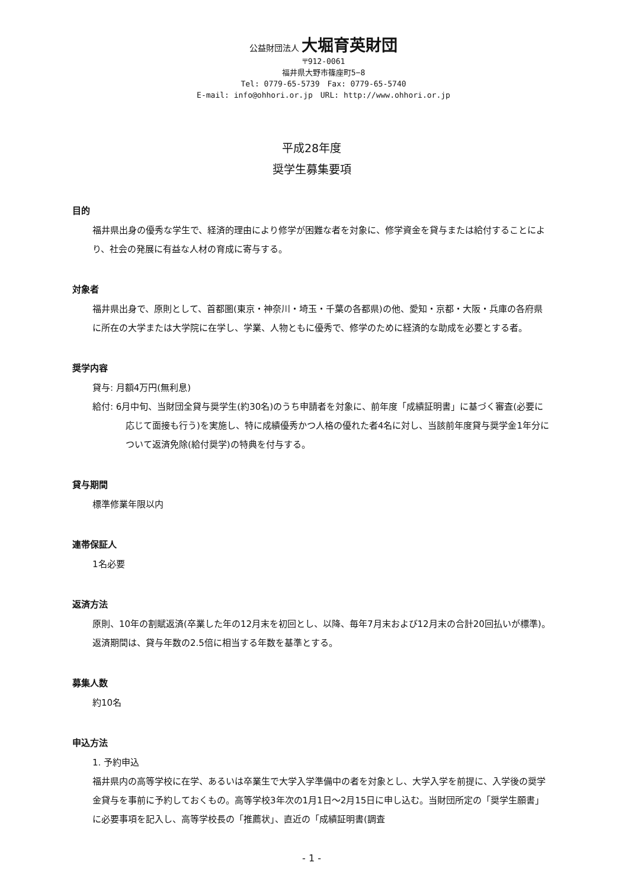公益財団法人 大堀育英財団
〒912-0061
福井県大野市篠座町5−8
Tel: 0779-65-5739　Fax: 0779-65-5740
E-mail: info@ohhori.or.jp　URL: http://www.ohhori.or.jp
平成28年度
奨学生募集要項
目的
福井県出身の優秀な学生で、経済的理由により修学が困難な者を対象に、修学資金を貸与または給付することにより、社会の発展に有益な人材の育成に寄与する。
対象者
福井県出身で、原則として、首都圏(東京・神奈川・埼玉・千葉の各都県)の他、愛知・京都・大阪・兵庫の各府県に所在の大学または大学院に在学し、学業、人物ともに優秀で、修学のために経済的な助成を必要とする者。
奨学内容
貸与: 月額4万円(無利息)
給付: 6月中旬、当財団全貸与奨学生(約30名)のうち申請者を対象に、前年度「成績証明書」に基づく審査(必要に応じて面接も行う)を実施し、特に成績優秀かつ人格の優れた者4名に対し、当該前年度貸与奨学金1年分について返済免除(給付奨学)の特典を付与する。
貸与期間
標準修業年限以内
連帯保証人
1名必要
返済方法
原則、10年の割賦返済(卒業した年の12月末を初回とし、以降、毎年7月末および12月末の合計20回払いが標準)。返済期間は、貸与年数の2.5倍に相当する年数を基準とする。
募集人数
約10名
申込方法
1. 予約申込
福井県内の高等学校に在学、あるいは卒業生で大学入学準備中の者を対象とし、大学入学を前提に、入学後の奨学金貸与を事前に予約しておくもの。高等学校3年次の1月1日〜2月15日に申し込む。当財団所定の「奨学生願書」に必要事項を記入し、高等学校長の「推薦状」、直近の「成績証明書(調査
- 1 -